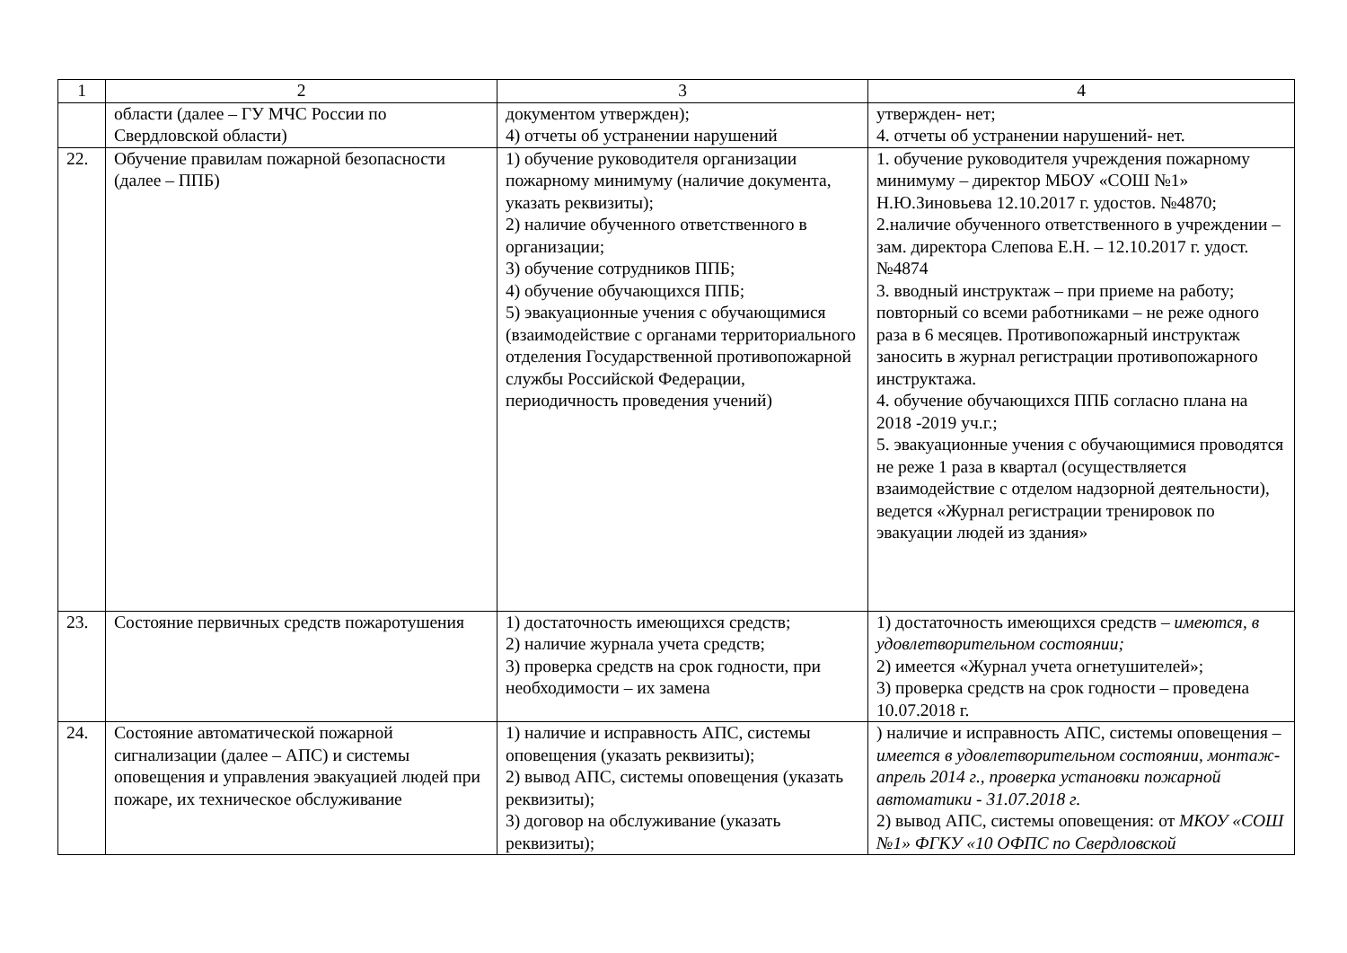| 1 | 2 | 3 | 4 |
| | области (далее – ГУ МЧС России по Свердловской области) | документом утвержден); 4) отчеты об устранении нарушений | утвержден- нет; 4. отчеты об устранении нарушений- нет. |
| 22. | Обучение правилам пожарной безопасности (далее – ППБ) | 1) обучение руководителя организации пожарному минимуму (наличие документа, указать реквизиты); 2) наличие обученного ответственного в организации; 3) обучение сотрудников ППБ; 4) обучение обучающихся ППБ; 5) эвакуационные учения с обучающимися (взаимодействие с органами территориального отделения Государственной противопожарной службы Российской Федерации, периодичность проведения учений) | 1. обучение руководителя учреждения пожарному минимуму – директор МБОУ «СОШ №1» Н.Ю.Зиновьева 12.10.2017 г. удостов. №4870; 2.наличие обученного ответственного в учреждении – зам. директора Слепова Е.Н. – 12.10.2017 г. удост. №4874 3. вводный инструктаж – при приеме на работу; повторный со всеми работниками – не реже одного раза в 6 месяцев. Противопожарный инструктаж заносить в журнал регистрации противопожарного инструктажа. 4. обучение обучающихся ППБ согласно плана на 2018 -2019 уч.г.; 5. эвакуационные учения с обучающимися проводятся не реже 1 раза в квартал (осуществляется взаимодействие с отделом надзорной деятельности), ведется «Журнал регистрации тренировок по эвакуации людей из здания» |
| 23. | Состояние первичных средств пожаротушения | 1) достаточность имеющихся средств; 2) наличие журнала учета средств; 3) проверка средств на срок годности, при необходимости – их замена | 1) достаточность имеющихся средств – имеются, в удовлетворительном состоянии; 2) имеется «Журнал учета огнетушителей»; 3) проверка средств на срок годности – проведена 10.07.2018 г. |
| 24. | Состояние автоматической пожарной сигнализации (далее – АПС) и системы оповещения и управления эвакуацией людей при пожаре, их техническое обслуживание | 1) наличие и исправность АПС, системы оповещения (указать реквизиты); 2) вывод АПС, системы оповещения (указать реквизиты); 3) договор на обслуживание (указать реквизиты); | ) наличие и исправность АПС, системы оповещения – имеется в удовлетворительном состоянии, монтаж- апрель 2014 г., проверка установки пожарной автоматики - 31.07.2018 г. 2) вывод АПС, системы оповещения: от МКОУ «СОШ №1» ФГКУ «10 ОФПС по Свердловской |